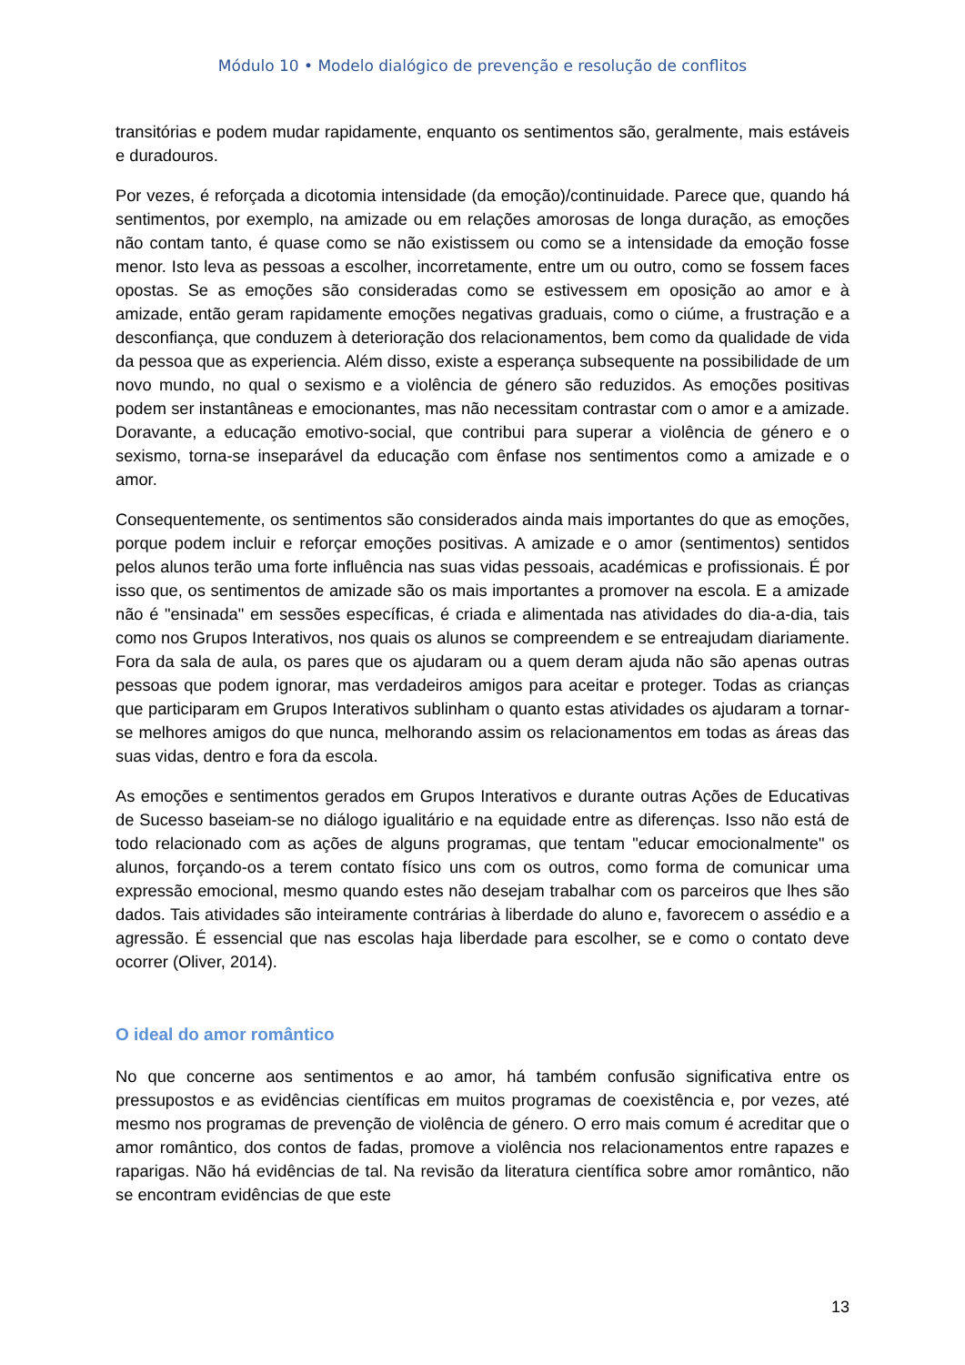Módulo 10 • Modelo dialógico de prevenção e resolução de conflitos
transitórias e podem mudar rapidamente, enquanto os sentimentos são, geralmente, mais estáveis e duradouros.
Por vezes, é reforçada a dicotomia intensidade (da emoção)/continuidade. Parece que, quando há sentimentos, por exemplo, na amizade ou em relações amorosas de longa duração, as emoções não contam tanto, é quase como se não existissem ou como se a intensidade da emoção fosse menor. Isto leva as pessoas a escolher, incorretamente, entre um ou outro, como se fossem faces opostas. Se as emoções são consideradas como se estivessem em oposição ao amor e à amizade, então geram rapidamente emoções negativas graduais, como o ciúme, a frustração e a desconfiança, que conduzem à deterioração dos relacionamentos, bem como da qualidade de vida da pessoa que as experiencia. Além disso, existe a esperança subsequente na possibilidade de um novo mundo, no qual o sexismo e a violência de género são reduzidos. As emoções positivas podem ser instantâneas e emocionantes, mas não necessitam contrastar com o amor e a amizade. Doravante, a educação emotivo-social, que contribui para superar a violência de género e o sexismo, torna-se inseparável da educação com ênfase nos sentimentos como a amizade e o amor.
Consequentemente, os sentimentos são considerados ainda mais importantes do que as emoções, porque podem incluir e reforçar emoções positivas. A amizade e o amor (sentimentos) sentidos pelos alunos terão uma forte influência nas suas vidas pessoais, académicas e profissionais. É por isso que, os sentimentos de amizade são os mais importantes a promover na escola. E a amizade não é "ensinada" em sessões específicas, é criada e alimentada nas atividades do dia-a-dia, tais como nos Grupos Interativos, nos quais os alunos se compreendem e se entreajudam diariamente. Fora da sala de aula, os pares que os ajudaram ou a quem deram ajuda não são apenas outras pessoas que podem ignorar, mas verdadeiros amigos para aceitar e proteger. Todas as crianças que participaram em Grupos Interativos sublinham o quanto estas atividades os ajudaram a tornar-se melhores amigos do que nunca, melhorando assim os relacionamentos em todas as áreas das suas vidas, dentro e fora da escola.
As emoções e sentimentos gerados em Grupos Interativos e durante outras Ações de Educativas de Sucesso baseiam-se no diálogo igualitário e na equidade entre as diferenças. Isso não está de todo relacionado com as ações de alguns programas, que tentam "educar emocionalmente" os alunos, forçando-os a terem contato físico uns com os outros, como forma de comunicar uma expressão emocional, mesmo quando estes não desejam trabalhar com os parceiros que lhes são dados. Tais atividades são inteiramente contrárias à liberdade do aluno e, favorecem o assédio e a agressão. É essencial que nas escolas haja liberdade para escolher, se e como o contato deve ocorrer (Oliver, 2014).
O ideal do amor romântico
No que concerne aos sentimentos e ao amor, há também confusão significativa entre os pressupostos e as evidências científicas em muitos programas de coexistência e, por vezes, até mesmo nos programas de prevenção de violência de género. O erro mais comum é acreditar que o amor romântico, dos contos de fadas, promove a violência nos relacionamentos entre rapazes e raparigas. Não há evidências de tal. Na revisão da literatura científica sobre amor romântico, não se encontram evidências de que este
13